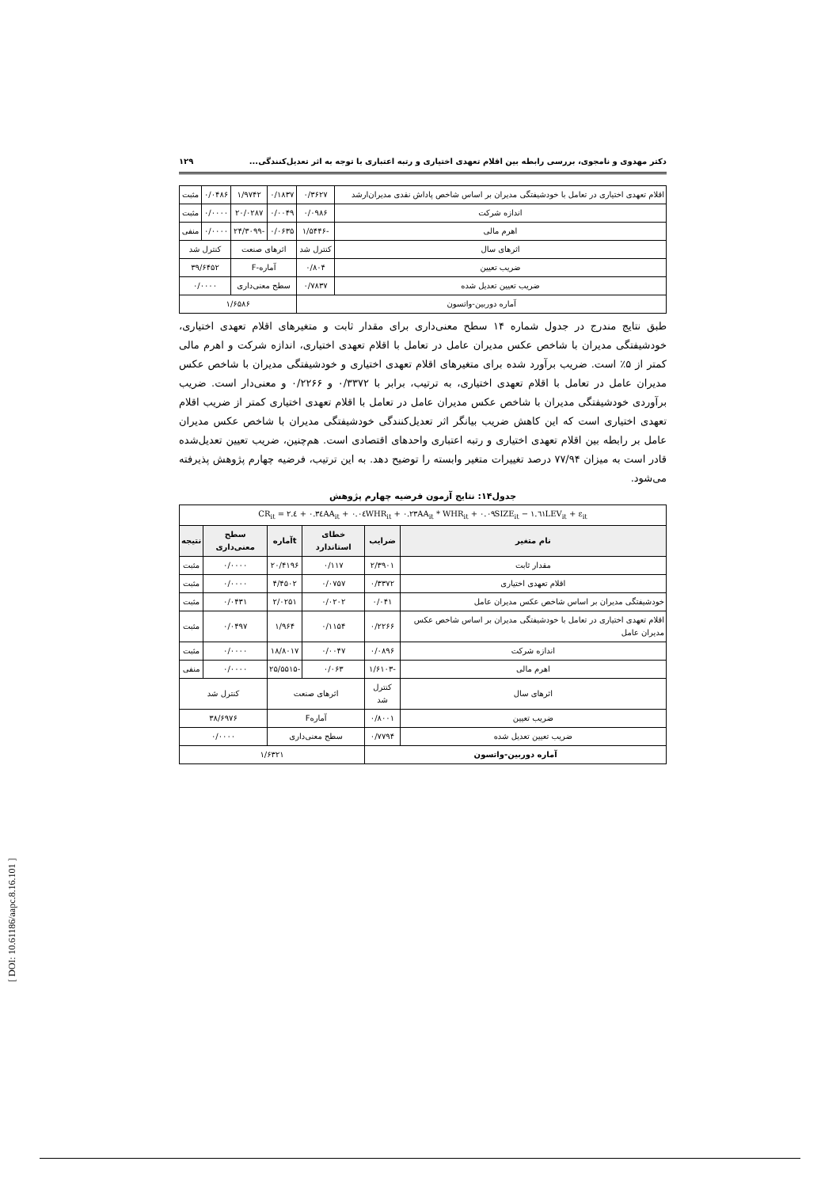دکتر مهدوی و نامجوی، بررسی رابطه بین اقلام تعهدی اختیاری و رتبه اعتباری با توجه به اثر تعدیل‌کنندگی... ۱۲۹
| اقلام تعهدی اختیاری در تعامل با خودشیفتگی مدیران بر اساس شاخص پاداش نقدی مدیران‌ارشد | ۰/۳۶۲۷ | ۰/۱۸۳۷ | ۱/۹۷۴۲ | ۰/۰۴۸۶ | مثبت |
| اندازه شرکت | ۰/۰۹۸۶ | ۰/۰۰۴۹ | ۲۰/۰۲۸۷ | ۰/۰۰۰۰ | مثبت |
| اهرم مالی | -۱/۵۴۴۶ | ۰/۰۶۳۵ | -۲۴/۳۰۹۹ | ۰/۰۰۰۰ | منفی |
| اثرهای سال | کنترل شد | اثرهای صنعت | | کنترل شد | |
| ضریب تعیین | ۰/۸۰۴ | آماره-F | | ۳۹/۶۴۵۲ | |
| ضریب تعیین تعدیل شده | ۰/۷۸۳۷ | سطح معنی‌داری | | ۰/۰۰۰۰ | |
| آماره دوربین-واتسون | | ۱/۶۵۸۶ | | | |
طبق نتایج مندرج در جدول شماره ۱۴ سطح معنی‌داری برای مقدار ثابت و متغیرهای اقلام تعهدی اختیاری، خودشیفتگی مدیران با شاخص عکس مدیران عامل در تعامل با اقلام تعهدی اختیاری، اندازه شرکت و اهرم مالی کمتر از ۵٪ است. ضریب برآورد شده برای متغیرهای اقلام تعهدی اختیاری و خودشیفتگی مدیران با شاخص عکس مدیران عامل در تعامل با اقلام تعهدی اختیاری، به ترتیب، برابر با ۰/۳۳۷۲ و ۰/۲۲۶۶ و معنی‌دار است. ضریب برآوردی خودشیفتگی مدیران با شاخص عکس مدیران عامل در تعامل با اقلام تعهدی اختیاری کمتر از ضریب اقلام تعهدی اختیاری است که این کاهش ضریب بیانگر اثر تعدیل‌کنندگی خودشیفتگی مدیران با شاخص عکس مدیران عامل بر رابطه بین اقلام تعهدی اختیاری و رتبه اعتباری واحدهای اقتصادی است. هم‌چنین، ضریب تعیین تعدیل‌شده قادر است به میزان ۷۷/۹۴ درصد تغییرات متغیر وابسته را توضیح دهد. به این ترتیب، فرضیه چهارم پژوهش پذیرفته می‌شود.
جدول۱۴: نتایج آزمون فرضیه چهارم پژوهش
| CR<sub>it</sub> = ۲.٤ + ۰.۳٤AA<sub>it</sub> + ۰.۰٤WHR<sub>it</sub> + ۰.۲۳AA<sub>it</sub> * WHR<sub>it</sub> + ۰.۰۹SIZE<sub>it</sub> − ۱.٦۱LEV<sub>it</sub> + ε<sub>it</sub> | | | | | |
| نام متغیر | ضرایب | خطای استاندارد | tآماره | سطح معنی‌داری | نتیجه |
| مقدار ثابت | ۲/۳۹۰۱ | ۰/۱۱۷ | ۲۰/۴۱۹۶ | ۰/۰۰۰۰ | مثبت |
| اقلام تعهدی اختیاری | ۰/۳۳۷۲ | ۰/۰۷۵۷ | ۴/۴۵۰۲ | ۰/۰۰۰۰ | مثبت |
| خودشیفتگی مدیران بر اساس شاخص عکس مدیران عامل | ۰/۰۴۱ | ۰/۰۲۰۲ | ۲/۰۲۵۱ | ۰/۰۴۳۱ | مثبت |
| اقلام تعهدی اختیاری در تعامل با خودشیفتگی مدیران بر اساس شاخص عکس مدیران عامل | ۰/۲۲۶۶ | ۰/۱۱۵۴ | ۱/۹۶۴ | ۰/۰۴۹۷ | مثبت |
| اندازه شرکت | ۰/۰۸۹۶ | ۰/۰۰۴۷ | ۱۸/۸۰۱۷ | ۰/۰۰۰۰ | مثبت |
| اهرم مالی | -۱/۶۱۰۳ | ۰/۰۶۳ | -۲۵/۵۵۱۵ | ۰/۰۰۰۰ | منفی |
| اثرهای سال | کنترل شد | اثرهای صنعت | | کنترل شد | |
| ضریب تعیین | ۰/۸۰۰۱ | آمارهF | | ۳۸/۶۹۷۶ | |
| ضریب تعیین تعدیل شده | ۰/۷۷۹۴ | سطح معنی‌داری | | ۰/۰۰۰۰ | |
| آماره دوربین-واتسون | | ۱/۶۳۲۱ | | | |
[ DOI: 10.61186/aapc.8.16.101 ]